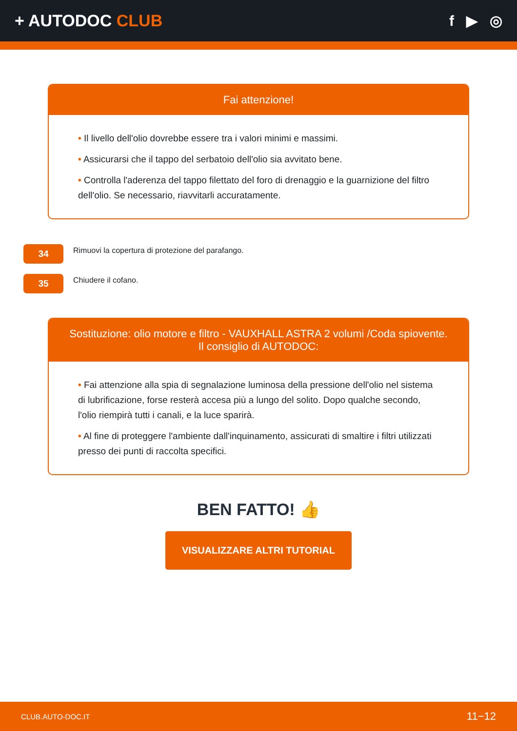+ AUTODOC CLUB f ▶ ◎
Fai attenzione!
• Il livello dell'olio dovrebbe essere tra i valori minimi e massimi.
• Assicurarsi che il tappo del serbatoio dell'olio sia avvitato bene.
• Controlla l'aderenza del tappo filettato del foro di drenaggio e la guarnizione del filtro dell'olio. Se necessario, riavvitarli accuratamente.
34
Rimuovi la copertura di protezione del parafango.
35
Chiudere il cofano.
Sostituzione: olio motore e filtro - VAUXHALL ASTRA 2 volumi /Coda spiovente. Il consiglio di AUTODOC:
• Fai attenzione alla spia di segnalazione luminosa della pressione dell'olio nel sistema di lubrificazione, forse resterà accesa più a lungo del solito. Dopo qualche secondo, l'olio riempirà tutti i canali, e la luce sparirà.
• Al fine di proteggere l'ambiente dall'inquinamento, assicurati di smaltire i filtri utilizzati presso dei punti di raccolta specifici.
BEN FATTO! 👍
VISUALIZZARE ALTRI TUTORIAL
CLUB.AUTO-DOC.IT 11−12